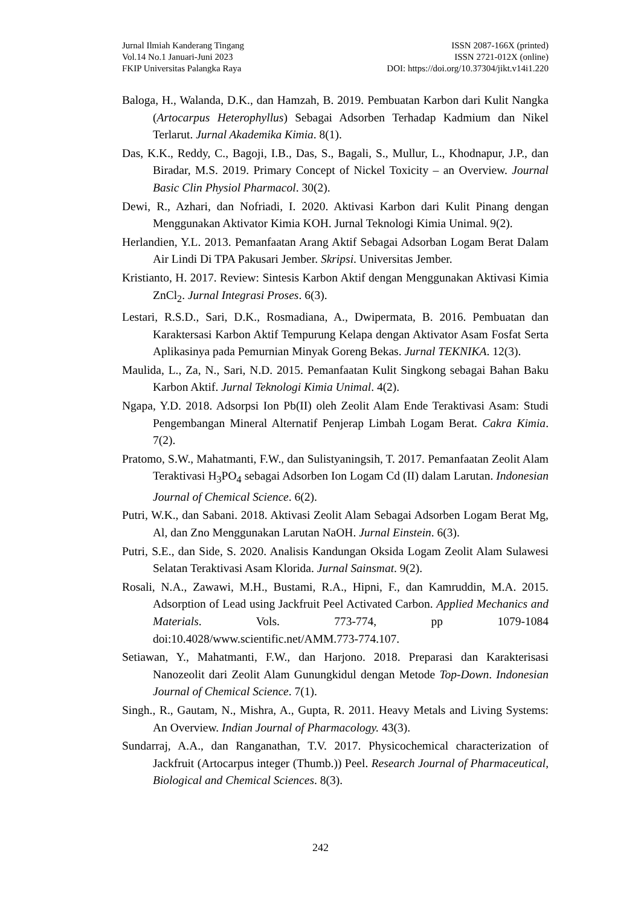Jurnal Ilmiah Kanderang Tingang
Vol.14 No.1 Januari-Juni 2023
FKIP Universitas Palangka Raya
ISSN 2087-166X (printed)
ISSN 2721-012X (online)
DOI: https://doi.org/10.37304/jikt.v14i1.220
Baloga, H., Walanda, D.K., dan Hamzah, B. 2019. Pembuatan Karbon dari Kulit Nangka (Artocarpus Heterophyllus) Sebagai Adsorben Terhadap Kadmium dan Nikel Terlarut. Jurnal Akademika Kimia. 8(1).
Das, K.K., Reddy, C., Bagoji, I.B., Das, S., Bagali, S., Mullur, L., Khodnapur, J.P., dan Biradar, M.S. 2019. Primary Concept of Nickel Toxicity – an Overview. Journal Basic Clin Physiol Pharmacol. 30(2).
Dewi, R., Azhari, dan Nofriadi, I. 2020. Aktivasi Karbon dari Kulit Pinang dengan Menggunakan Aktivator Kimia KOH. Jurnal Teknologi Kimia Unimal. 9(2).
Herlandien, Y.L. 2013. Pemanfaatan Arang Aktif Sebagai Adsorban Logam Berat Dalam Air Lindi Di TPA Pakusari Jember. Skripsi. Universitas Jember.
Kristianto, H. 2017. Review: Sintesis Karbon Aktif dengan Menggunakan Aktivasi Kimia ZnCl<sub>2</sub>. Jurnal Integrasi Proses. 6(3).
Lestari, R.S.D., Sari, D.K., Rosmadiana, A., Dwipermata, B. 2016. Pembuatan dan Karaktersasi Karbon Aktif Tempurung Kelapa dengan Aktivator Asam Fosfat Serta Aplikasinya pada Pemurnian Minyak Goreng Bekas. Jurnal TEKNIKA. 12(3).
Maulida, L., Za, N., Sari, N.D. 2015. Pemanfaatan Kulit Singkong sebagai Bahan Baku Karbon Aktif. Jurnal Teknologi Kimia Unimal. 4(2).
Ngapa, Y.D. 2018. Adsorpsi Ion Pb(II) oleh Zeolit Alam Ende Teraktivasi Asam: Studi Pengembangan Mineral Alternatif Penjerap Limbah Logam Berat. Cakra Kimia. 7(2).
Pratomo, S.W., Mahatmanti, F.W., dan Sulistyaningsih, T. 2017. Pemanfaatan Zeolit Alam Teraktivasi H<sub>3</sub>PO<sub>4</sub> sebagai Adsorben Ion Logam Cd (II) dalam Larutan. Indonesian Journal of Chemical Science. 6(2).
Putri, W.K., dan Sabani. 2018. Aktivasi Zeolit Alam Sebagai Adsorben Logam Berat Mg, Al, dan Zno Menggunakan Larutan NaOH. Jurnal Einstein. 6(3).
Putri, S.E., dan Side, S. 2020. Analisis Kandungan Oksida Logam Zeolit Alam Sulawesi Selatan Teraktivasi Asam Klorida. Jurnal Sainsmat. 9(2).
Rosali, N.A., Zawawi, M.H., Bustami, R.A., Hipni, F., dan Kamruddin, M.A. 2015. Adsorption of Lead using Jackfruit Peel Activated Carbon. Applied Mechanics and Materials. Vols. 773-774, pp 1079-1084 doi:10.4028/www.scientific.net/AMM.773-774.107.
Setiawan, Y., Mahatmanti, F.W., dan Harjono. 2018. Preparasi dan Karakterisasi Nanozeolit dari Zeolit Alam Gunungkidul dengan Metode Top-Down. Indonesian Journal of Chemical Science. 7(1).
Singh., R., Gautam, N., Mishra, A., Gupta, R. 2011. Heavy Metals and Living Systems: An Overview. Indian Journal of Pharmacology. 43(3).
Sundarraj, A.A., dan Ranganathan, T.V. 2017. Physicochemical characterization of Jackfruit (Artocarpus integer (Thumb.)) Peel. Research Journal of Pharmaceutical, Biological and Chemical Sciences. 8(3).
242